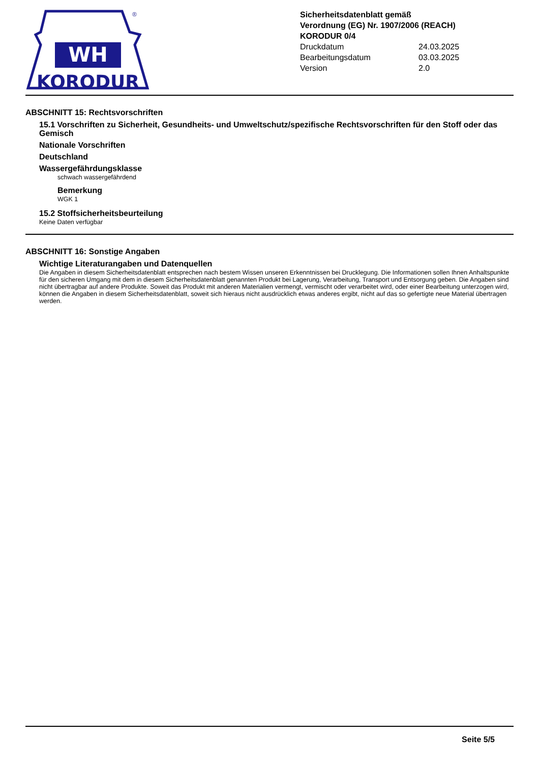WH
KORODUR
®
Sicherheitsdatenblatt gemäß
Verordnung (EG) Nr. 1907/2006 (REACH)
KORODUR 0/4
Druckdatum 24.03.2025
Bearbeitungsdatum 03.03.2025
Version 2.0
ABSCHNITT 15: Rechtsvorschriften
15.1 Vorschriften zu Sicherheit, Gesundheits- und Umweltschutz/spezifische Rechtsvorschriften für den Stoff oder das Gemisch
Nationale Vorschriften
Deutschland
Wassergefährdungsklasse
schwach wassergefährdend
Bemerkung
WGK 1
15.2 Stoffsicherheitsbeurteilung
Keine Daten verfügbar
ABSCHNITT 16: Sonstige Angaben
Wichtige Literaturangaben und Datenquellen
Die Angaben in diesem Sicherheitsdatenblatt entsprechen nach bestem Wissen unseren Erkenntnissen bei Drucklegung. Die Informationen sollen Ihnen Anhaltspunkte für den sicheren Umgang mit dem in diesem Sicherheitsdatenblatt genannten Produkt bei Lagerung, Verarbeitung, Transport und Entsorgung geben. Die Angaben sind nicht übertragbar auf andere Produkte. Soweit das Produkt mit anderen Materialien vermengt, vermischt oder verarbeitet wird, oder einer Bearbeitung unterzogen wird, können die Angaben in diesem Sicherheitsdatenblatt, soweit sich hieraus nicht ausdrücklich etwas anderes ergibt, nicht auf das so gefertigte neue Material übertragen werden.
Seite 5/5